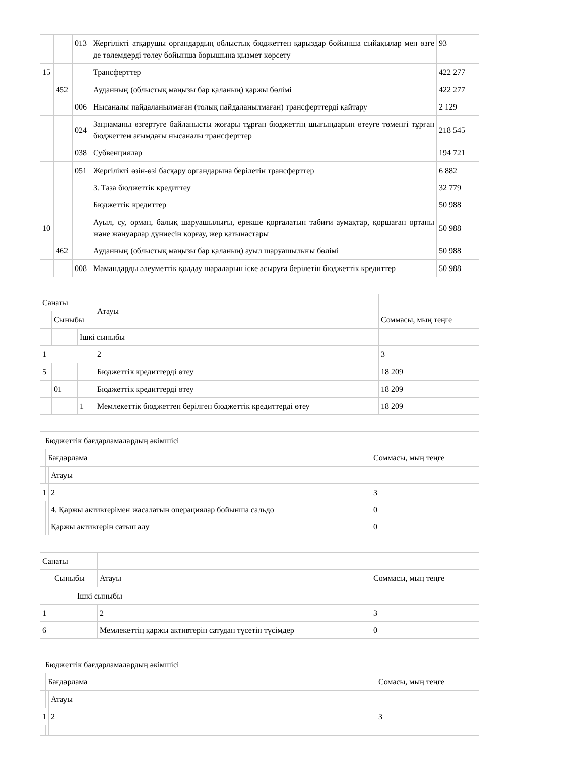| | | 013 | Жергілікті атқарушы органдардың облыстық бюджеттен қарыздар бойынша сыйақылар мен өзге де төлемдерді төлеу бойынша борышына қызмет көрсету | 93 |
| 15 | | | Трансферттер | 422 277 |
| | 452 | | Ауданның (облыстық маңызы бар қаланың) қаржы бөлімі | 422 277 |
| | | 006 | Нысаналы пайдаланылмаған (толық пайдаланылмаған) трансферттерді қайтару | 2 129 |
| | | 024 | Заңнаманы өзгертуге байланысты жоғары тұрған бюджеттің шығындарын өтеуге төменгі тұрған бюджеттен ағымдағы нысаналы трансферттер | 218 545 |
| | | 038 | Субвенциялар | 194 721 |
| | | 051 | Жергілікті өзін-өзі басқару органдарына берілетін трансферттер | 6 882 |
| | | | 3. Таза бюджеттік кредиттеу | 32 779 |
| | | | Бюджеттік кредиттер | 50 988 |
| 10 | | | Ауыл, су, орман, балық шаруашылығы, ерекше қорғалатын табиғи аумақтар, қоршаған ортаны және жануарлар дүниесін қорғау, жер қатынастары | 50 988 |
| | 462 | | Ауданның (облыстық маңызы бар қаланың) ауыл шаруашылығы бөлімі | 50 988 |
| | | 008 | Мамандарды әлеуметтік қолдау шараларын іске асыруға берілетін бюджеттік кредиттер | 50 988 |
| Санаты | | | Атауы | |
| | Сыныбы | | | Соммасы, мың теңге |
| | | Ішкі сыныбы | | |
| 1 | | | 2 | 3 |
| 5 | | | Бюджеттік кредиттерді өтеу | 18 209 |
| | 01 | | Бюджеттік кредиттерді өтеу | 18 209 |
| | | 1 | Мемлекеттік бюджеттен берілген бюджеттік кредиттерді өтеу | 18 209 |
| | Бюджеттік бағдарламалардың әкімшісі | | | |
| | | Бағдарлама | | Соммасы, мың теңге |
| | | | Атауы | |
| 1 | | | 2 | 3 |
| | | | 4. Қаржы активтерімен жасалатын операциялар бойынша сальдо | 0 |
| | | | Қаржы активтерін сатып алу | 0 |
| Санаты | | | | |
| | Сыныбы | | Атауы | Соммасы, мың теңге |
| | | Ішкі сыныбы | | |
| 1 | | | 2 | 3 |
| 6 | | | Мемлекеттің қаржы активтерін сатудан түсетін түсімдер | 0 |
| | Бюджеттік бағдарламалардың әкімшісі | | | |
| | | Бағдарлама | | Сомасы, мың теңге |
| | | | Атауы | |
| 1 | | | 2 | 3 |